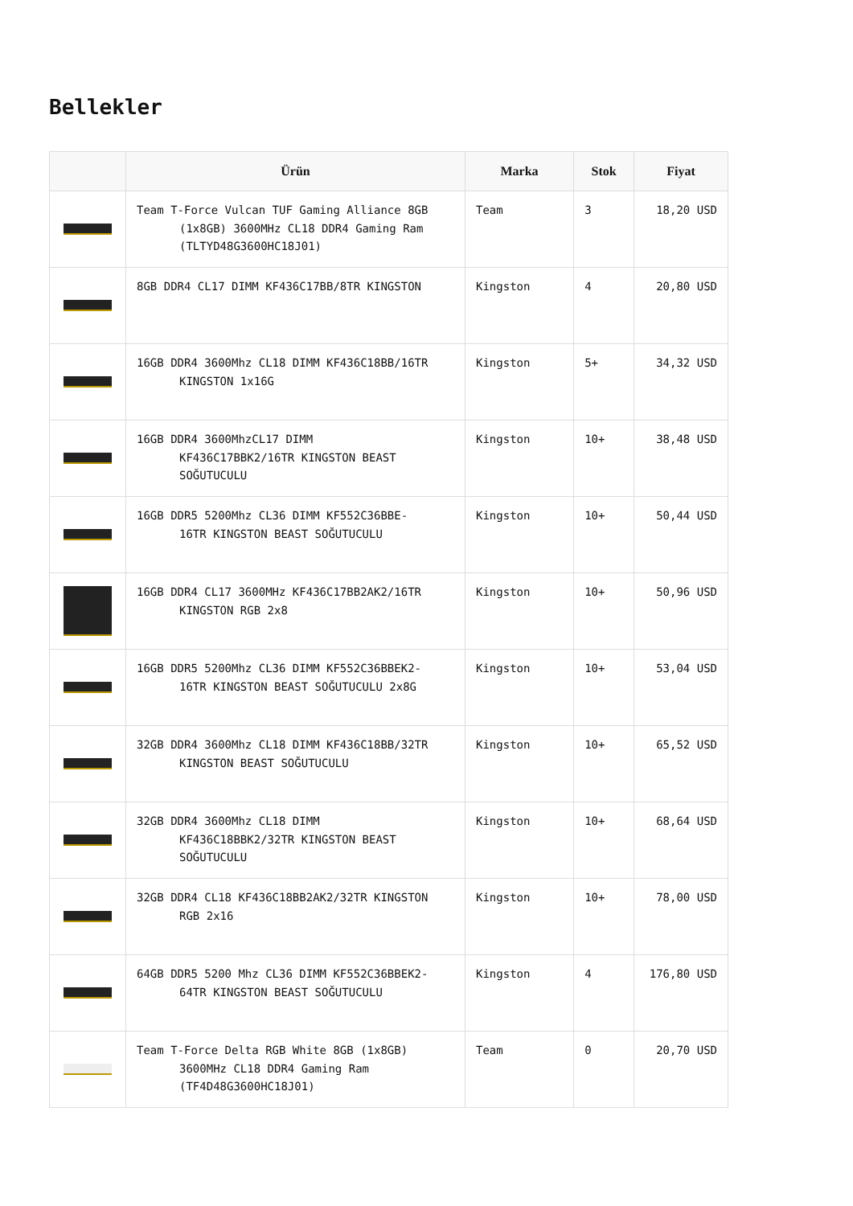Bellekler
| | Ürün | Marka | Stok | Fiyat |
| --- | --- | --- | --- | --- |
| | Team T-Force Vulcan TUF Gaming Alliance 8GB (1x8GB) 3600MHz CL18 DDR4 Gaming Ram (TLTYD48G3600HC18J01) | Team | 3 | 18,20 USD |
| | 8GB DDR4 CL17 DIMM KF436C17BB/8TR KINGSTON | Kingston | 4 | 20,80 USD |
| | 16GB DDR4 3600Mhz CL18 DIMM KF436C18BB/16TR KINGSTON 1x16G | Kingston | 5+ | 34,32 USD |
| | 16GB DDR4 3600MhzCL17 DIMM KF436C17BBK2/16TR KINGSTON BEAST SOĞUTUCULU | Kingston | 10+ | 38,48 USD |
| | 16GB DDR5 5200Mhz CL36 DIMM KF552C36BBE- 16TR KINGSTON BEAST SOĞUTUCULU | Kingston | 10+ | 50,44 USD |
| | 16GB DDR4 CL17 3600MHz KF436C17BB2AK2/16TR KINGSTON RGB 2x8 | Kingston | 10+ | 50,96 USD |
| | 16GB DDR5 5200Mhz CL36 DIMM KF552C36BBEK2- 16TR KINGSTON BEAST SOĞUTUCULU 2x8G | Kingston | 10+ | 53,04 USD |
| | 32GB DDR4 3600Mhz CL18 DIMM KF436C18BB/32TR KINGSTON BEAST SOĞUTUCULU | Kingston | 10+ | 65,52 USD |
| | 32GB DDR4 3600Mhz CL18 DIMM KF436C18BBK2/32TR KINGSTON BEAST SOĞUTUCULU | Kingston | 10+ | 68,64 USD |
| | 32GB DDR4 CL18 KF436C18BB2AK2/32TR KINGSTON RGB 2x16 | Kingston | 10+ | 78,00 USD |
| | 64GB DDR5 5200 Mhz CL36 DIMM KF552C36BBEK2- 64TR KINGSTON BEAST SOĞUTUCULU | Kingston | 4 | 176,80 USD |
| | Team T-Force Delta RGB White 8GB (1x8GB) 3600MHz CL18 DDR4 Gaming Ram (TF4D48G3600HC18J01) | Team | 0 | 20,70 USD |